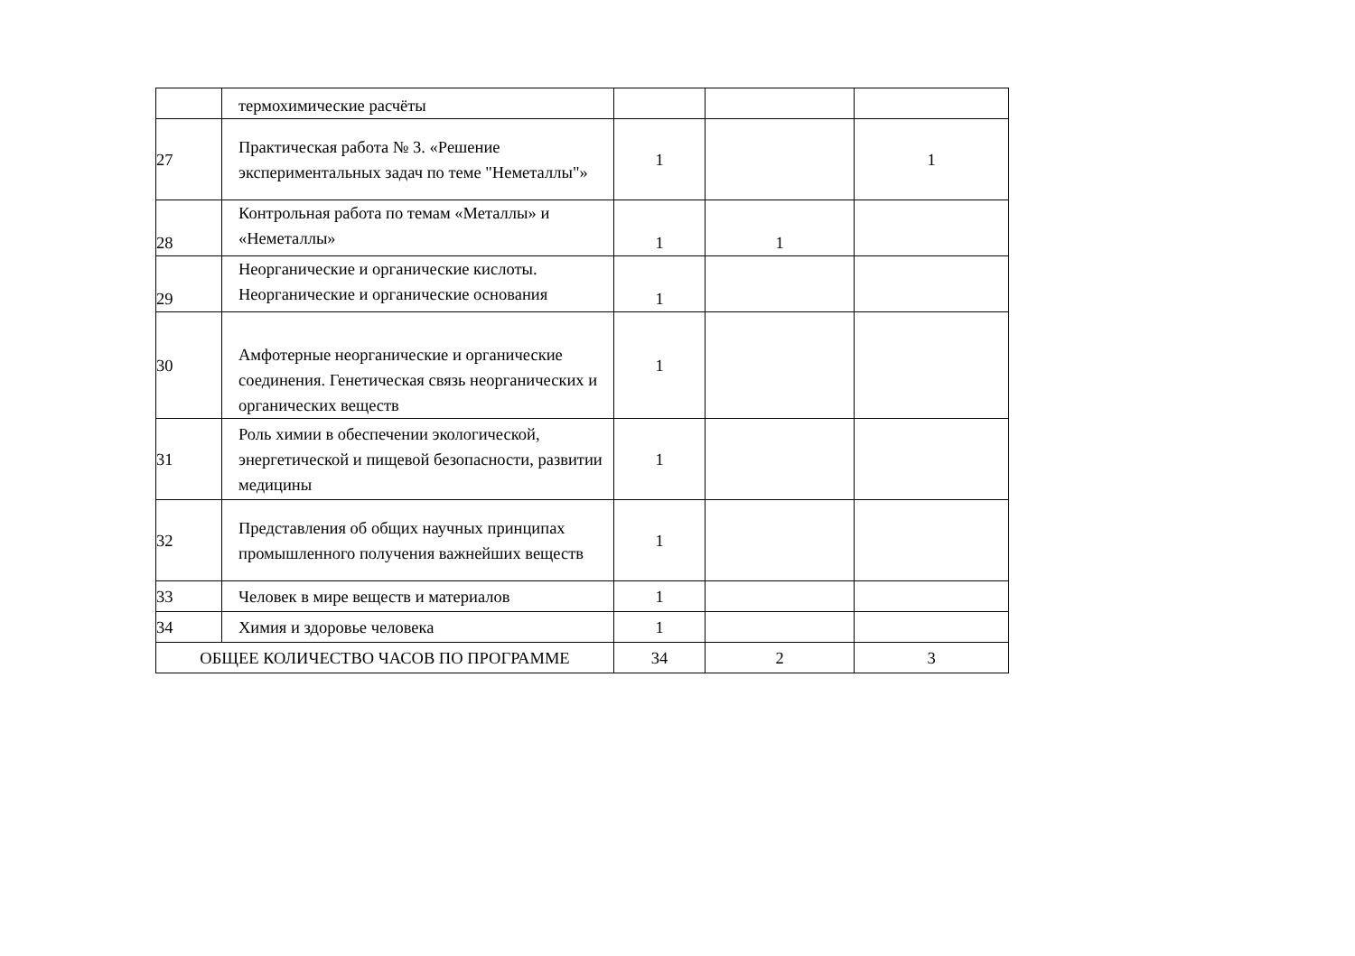| | термохимические расчёты | | | |
| 27 | Практическая работа № 3. «Решение экспериментальных задач по теме "Неметаллы"» | 1 | | 1 |
| 28 | Контрольная работа по темам «Металлы» и «Неметаллы» | 1 | 1 | |
| 29 | Неорганические и органические кислоты. Неорганические и органические основания | 1 | | |
| 30 | Амфотерные неорганические и органические соединения. Генетическая связь неорганических и органических веществ | 1 | | |
| 31 | Роль химии в обеспечении экологической, энергетической и пищевой безопасности, развитии медицины | 1 | | |
| 32 | Представления об общих научных принципах промышленного получения важнейших веществ | 1 | | |
| 33 | Человек в мире веществ и материалов | 1 | | |
| 34 | Химия и здоровье человека | 1 | | |
| ОБЩЕЕ КОЛИЧЕСТВО ЧАСОВ ПО ПРОГРАММЕ | | 34 | 2 | 3 |